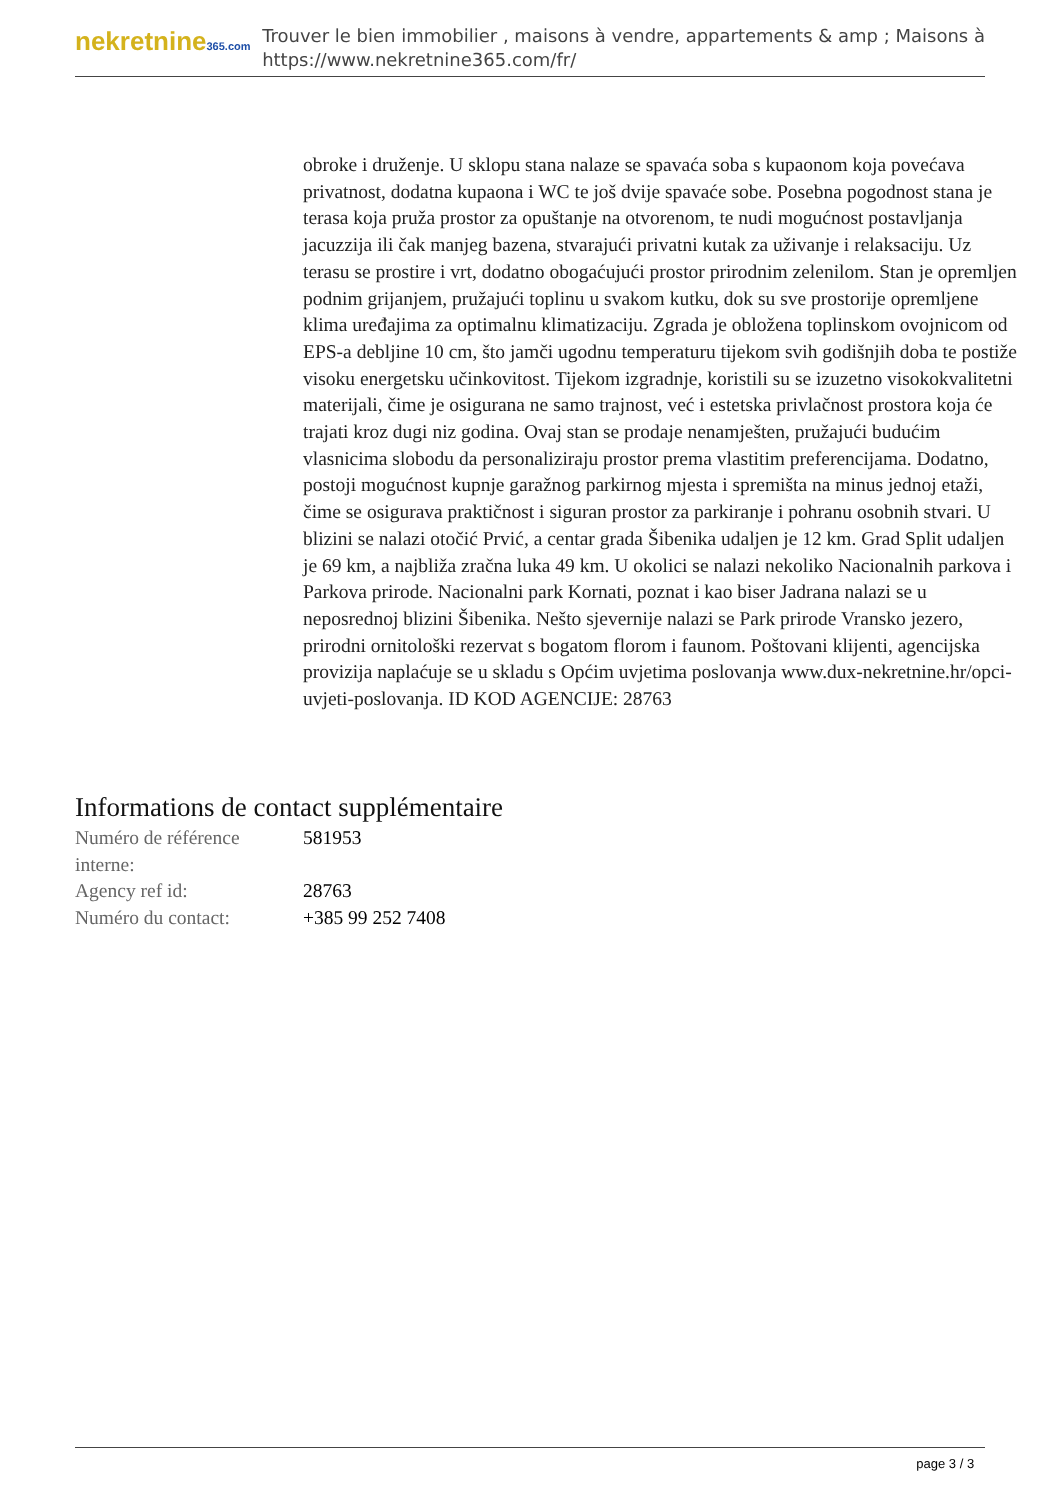nekretnine365.com
Trouver le bien immobilier , maisons à vendre, appartements & amp ; Maisons à
https://www.nekretnine365.com/fr/
obroke i druženje. U sklopu stana nalaze se spavaća soba s kupaonom koja povećava privatnost, dodatna kupaona i WC te još dvije spavaće sobe. Posebna pogodnost stana je terasa koja pruža prostor za opuštanje na otvorenom, te nudi mogućnost postavljanja jacuzzija ili čak manjeg bazena, stvarajući privatni kutak za uživanje i relaksaciju. Uz terasu se prostire i vrt, dodatno obogaćujući prostor prirodnim zelenilom. Stan je opremljen podnim grijanjem, pružajući toplinu u svakom kutku, dok su sve prostorije opremljene klima uređajima za optimalnu klimatizaciju. Zgrada je obložena toplinskom ovojnicom od EPS-a debljine 10 cm, što jamči ugodnu temperaturu tijekom svih godišnjih doba te postiže visoku energetsku učinkovitost. Tijekom izgradnje, koristili su se izuzetno visokokvalitetni materijali, čime je osigurana ne samo trajnost, već i estetska privlačnost prostora koja će trajati kroz dugi niz godina. Ovaj stan se prodaje nenamješten, pružajući budućim vlasnicima slobodu da personaliziraju prostor prema vlastitim preferencijama. Dodatno, postoji mogućnost kupnje garažnog parkirnog mjesta i spremišta na minus jednoj etaži, čime se osigurava praktičnost i siguran prostor za parkiranje i pohranu osobnih stvari. U blizini se nalazi otočić Prvić, a centar grada Šibenika udaljen je 12 km. Grad Split udaljen je 69 km, a najbliža zračna luka 49 km. U okolici se nalazi nekoliko Nacionalnih parkova i Parkova prirode. Nacionalni park Kornati, poznat i kao biser Jadrana nalazi se u neposrednoj blizini Šibenika. Nešto sjevernije nalazi se Park prirode Vransko jezero, prirodni ornitološki rezervat s bogatom florom i faunom. Poštovani klijenti, agencijska provizija naplaćuje se u skladu s Općim uvjetima poslovanja www.dux-nekretnine.hr/opci-uvjeti-poslovanja. ID KOD AGENCIJE: 28763
Informations de contact supplémentaire
| Numéro de référence interne: | 581953 |
| Agency ref id: | 28763 |
| Numéro du contact: | +385 99 252 7408 |
page 3 / 3